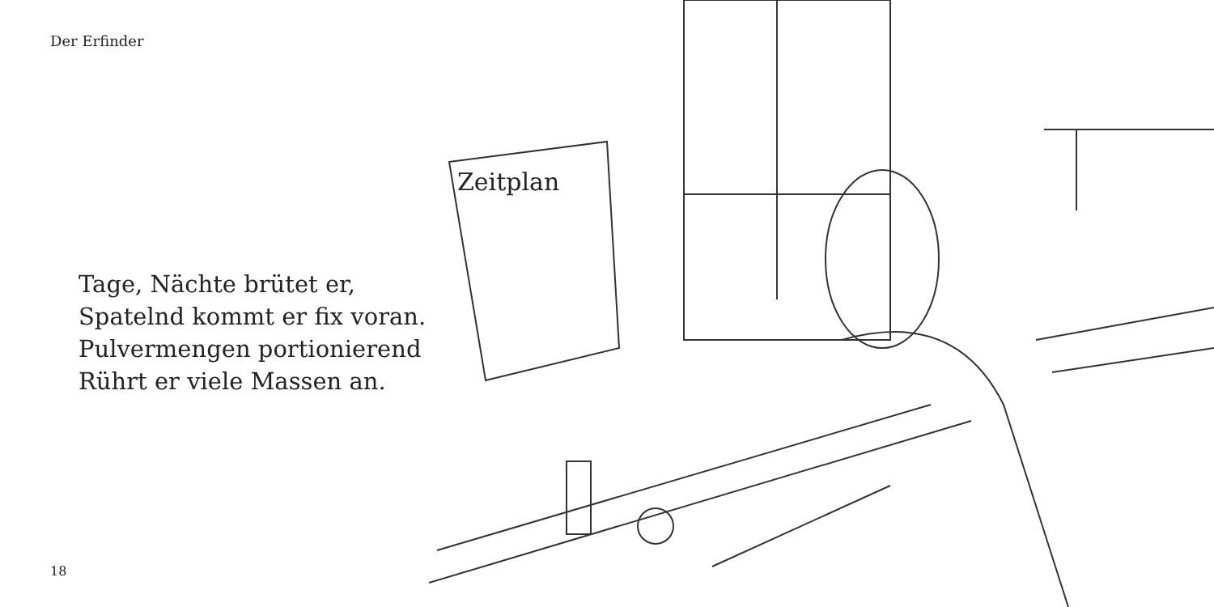Der Erfinder
Tage, Nächte brütet er,
Spatelnd kommt er fix voran.
Pulvermengen portionierend
Rührt er viele Massen an.
18
Zeitplan